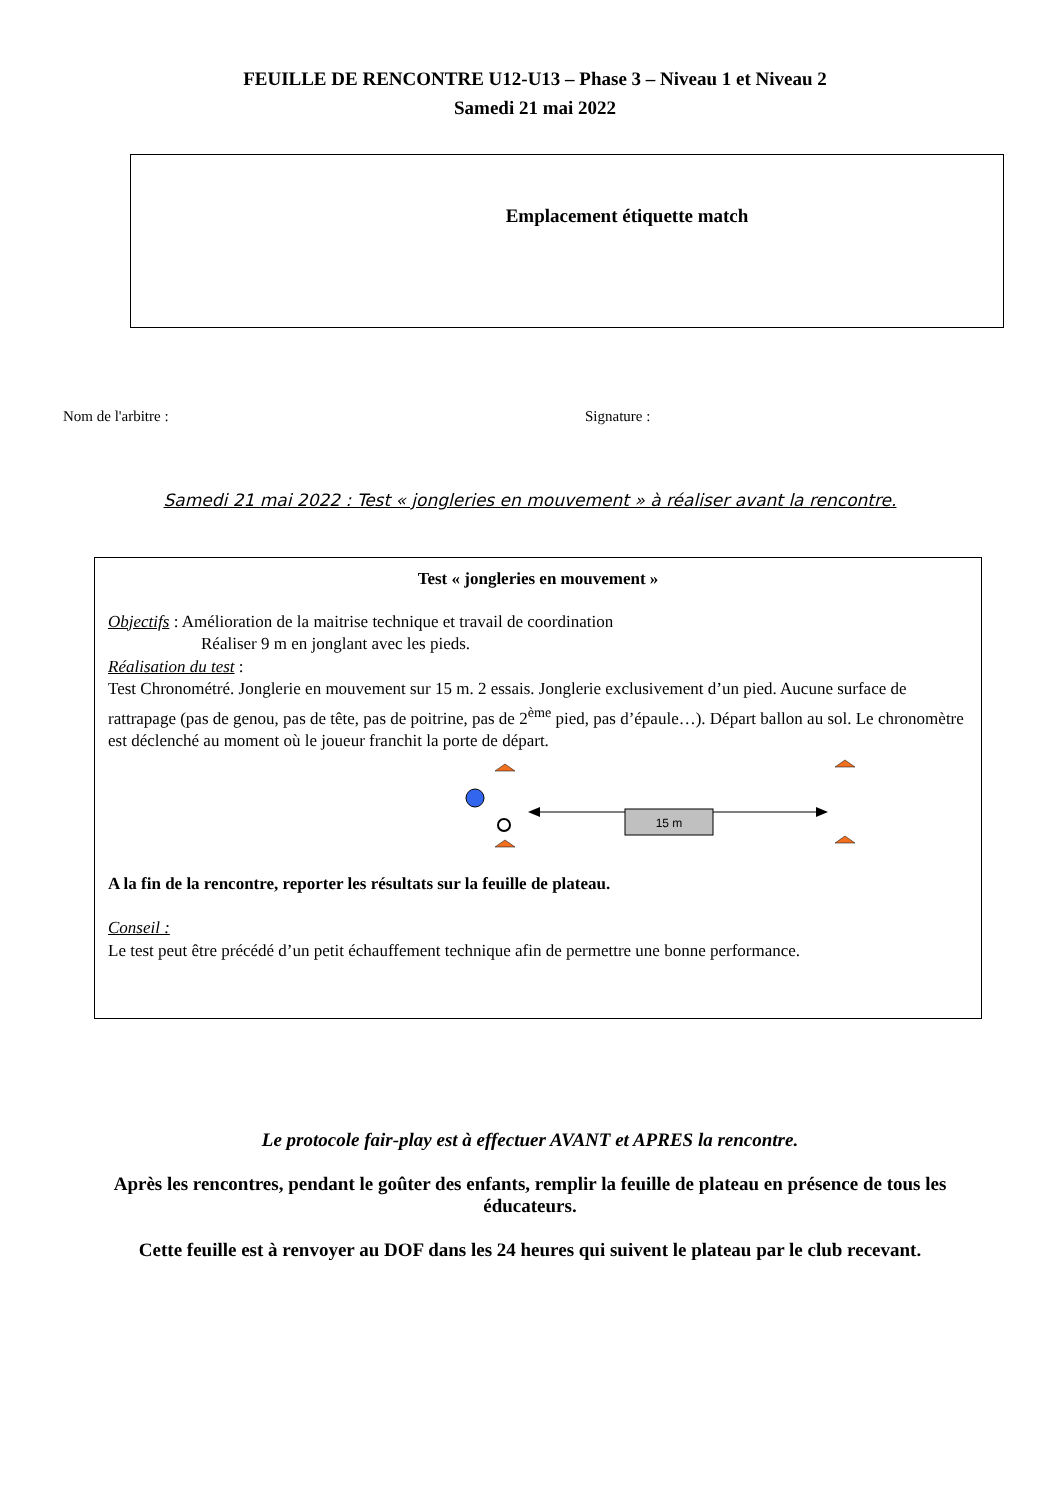FEUILLE DE RENCONTRE U12-U13 – Phase 3 – Niveau 1 et Niveau 2
Samedi 21 mai 2022
Emplacement étiquette match
Nom de l'arbitre : Signature :
Samedi 21 mai 2022 : Test « jongleries en mouvement » à réaliser avant la rencontre.
Test « jongleries en mouvement »
Objectifs : Amélioration de la maitrise technique et travail de coordination
Réaliser 9 m en jonglant avec les pieds.
Réalisation du test :
Test Chronométré. Jonglerie en mouvement sur 15 m. 2 essais. Jonglerie exclusivement d’un pied. Aucune surface de rattrapage (pas de genou, pas de tête, pas de poitrine, pas de 2<sup>ème</sup> pied, pas d’épaule…). Départ ballon au sol. Le chronomètre est déclenché au moment où le joueur franchit la porte de départ.
15 m
A la fin de la rencontre, reporter les résultats sur la feuille de plateau.
Conseil :
Le test peut être précédé d’un petit échauffement technique afin de permettre une bonne performance.
Le protocole fair-play est à effectuer AVANT et APRES la rencontre.
Après les rencontres, pendant le goûter des enfants, remplir la feuille de plateau en présence de tous les éducateurs.
Cette feuille est à renvoyer au DOF dans les 24 heures qui suivent le plateau par le club recevant.